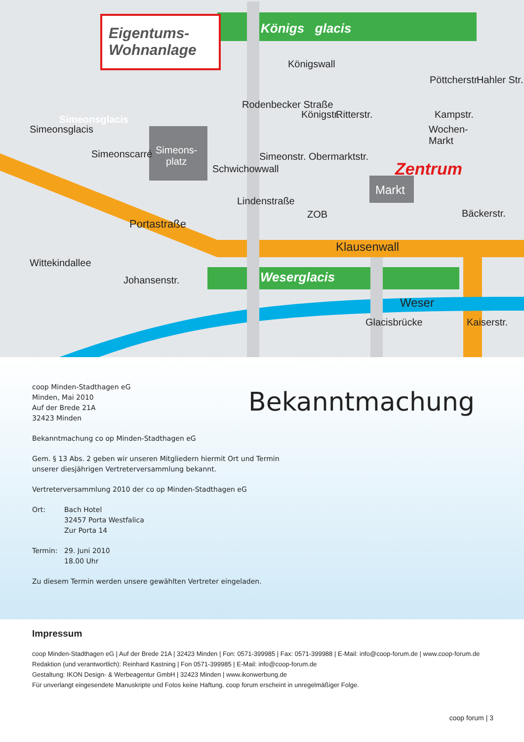Eigentums-
Wohnanlage
Königs glacis
Königswall
Ritterstr. Kampstr.
Wochen-
Markt
Simeons-
platz
Simeonstr. Obermarktstr.
Zentrum
Markt
Lindenstraße
ZOB
Portastraße
Klausenwall
Johansenstr. Weserglacis
Weser
Simeonsglacis
Simeonsglacis
Simeonscarré
Wittekindallee
Schwichowwall
Rodenbecker Straße
Königstr.
Pöttcherstr. Hahler Str.
Bäckerstr.
Glacisbrücke Kaiserstr.
Bekanntmachung
coop Minden-Stadthagen eG
Minden, Mai 2010
Auf der Brede 21A
32423 Minden
Bekanntmachung co op Minden-Stadthagen eG
Gem. § 13 Abs. 2 geben wir unseren Mitgliedern hiermit Ort und Termin
unserer diesjährigen Vertreterversammlung bekannt.
Vertreterversammlung 2010 der co op Minden-Stadthagen eG
Ort: Bach Hotel
32457 Porta Westfalica
Zur Porta 14
Termin: 29. Juni 2010
18.00 Uhr
Zu diesem Termin werden unsere gewählten Vertreter eingeladen.
Impressum
coop Minden-Stadthagen eG | Auf der Brede 21A | 32423 Minden | Fon: 0571-399985 | Fax: 0571-399988 | E-Mail: info@coop-forum.de | www.coop-forum.de
Redaktion (und verantwortlich): Reinhard Kastning | Fon 0571-399985 | E-Mail: info@coop-forum.de
Gestaltung: IKON Design- & Werbeagentur GmbH | 32423 Minden | www.ikonwerbung.de
Für unverlangt eingesendete Manuskripte und Fotos keine Haftung. coop forum erscheint in unregelmäßiger Folge.
coop forum | 3